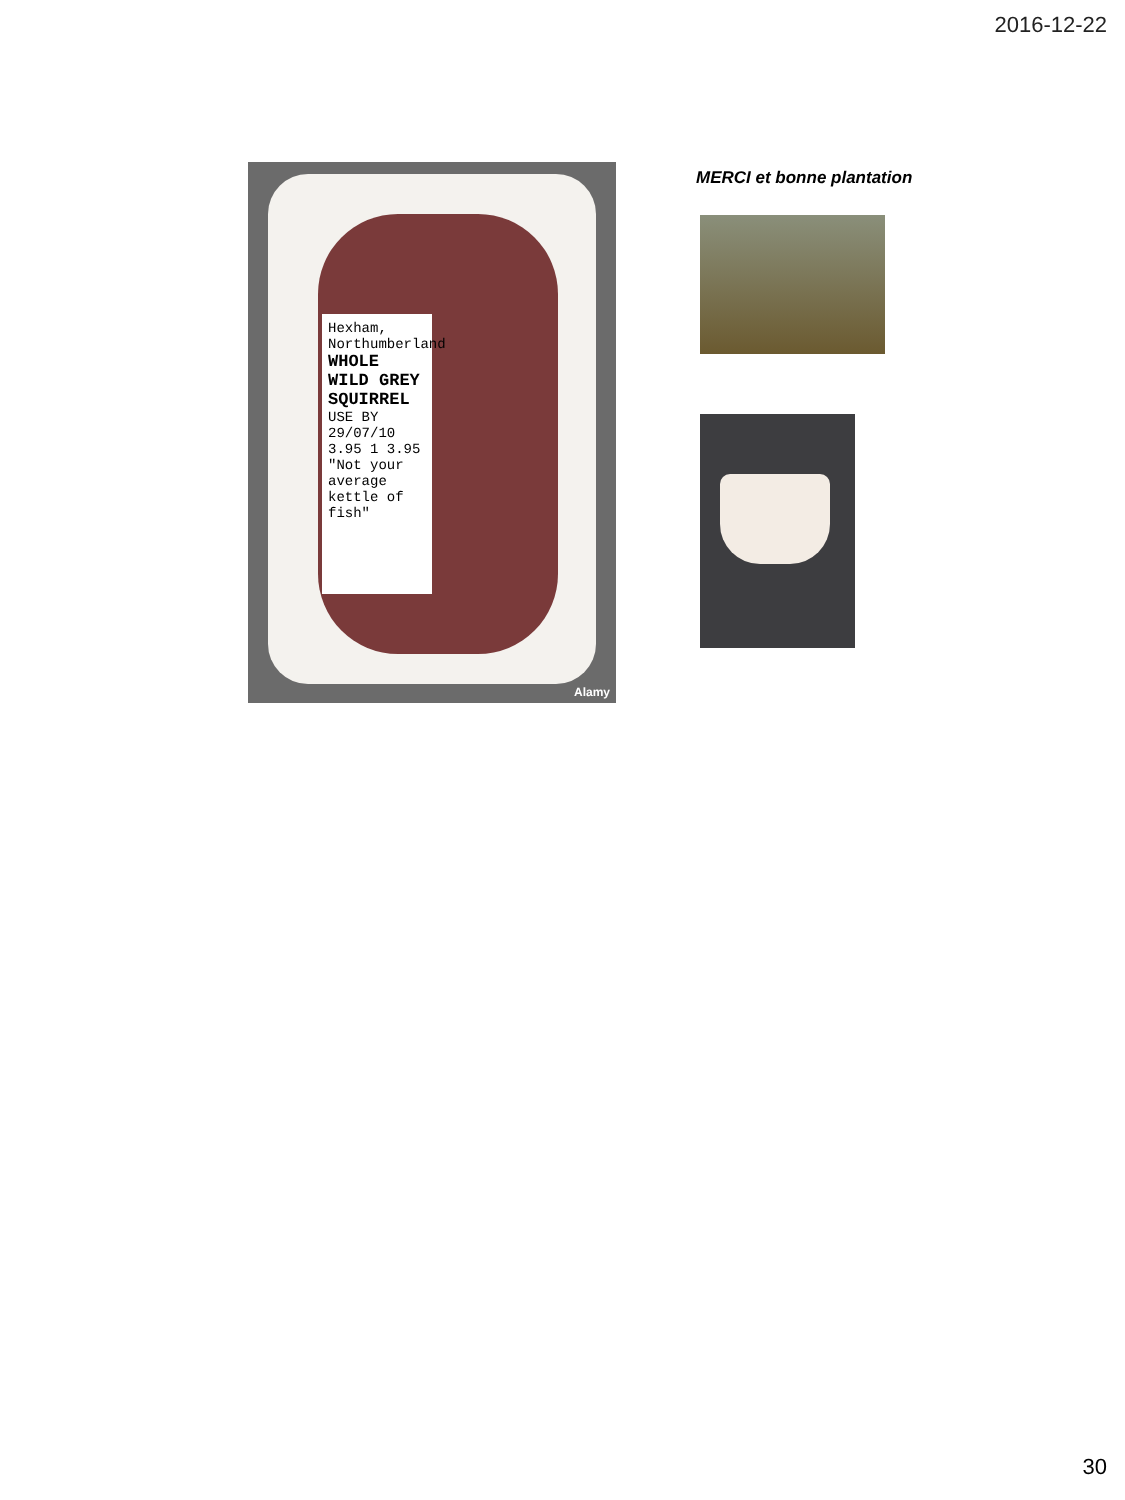2016-12-22
Hexham, Northumberland
WHOLE WILD GREY SQUIRREL
USE BY 29/07/10 3.95 1 3.95
"Not your average kettle of fish"
Alamy
MERCI et bonne plantation
30